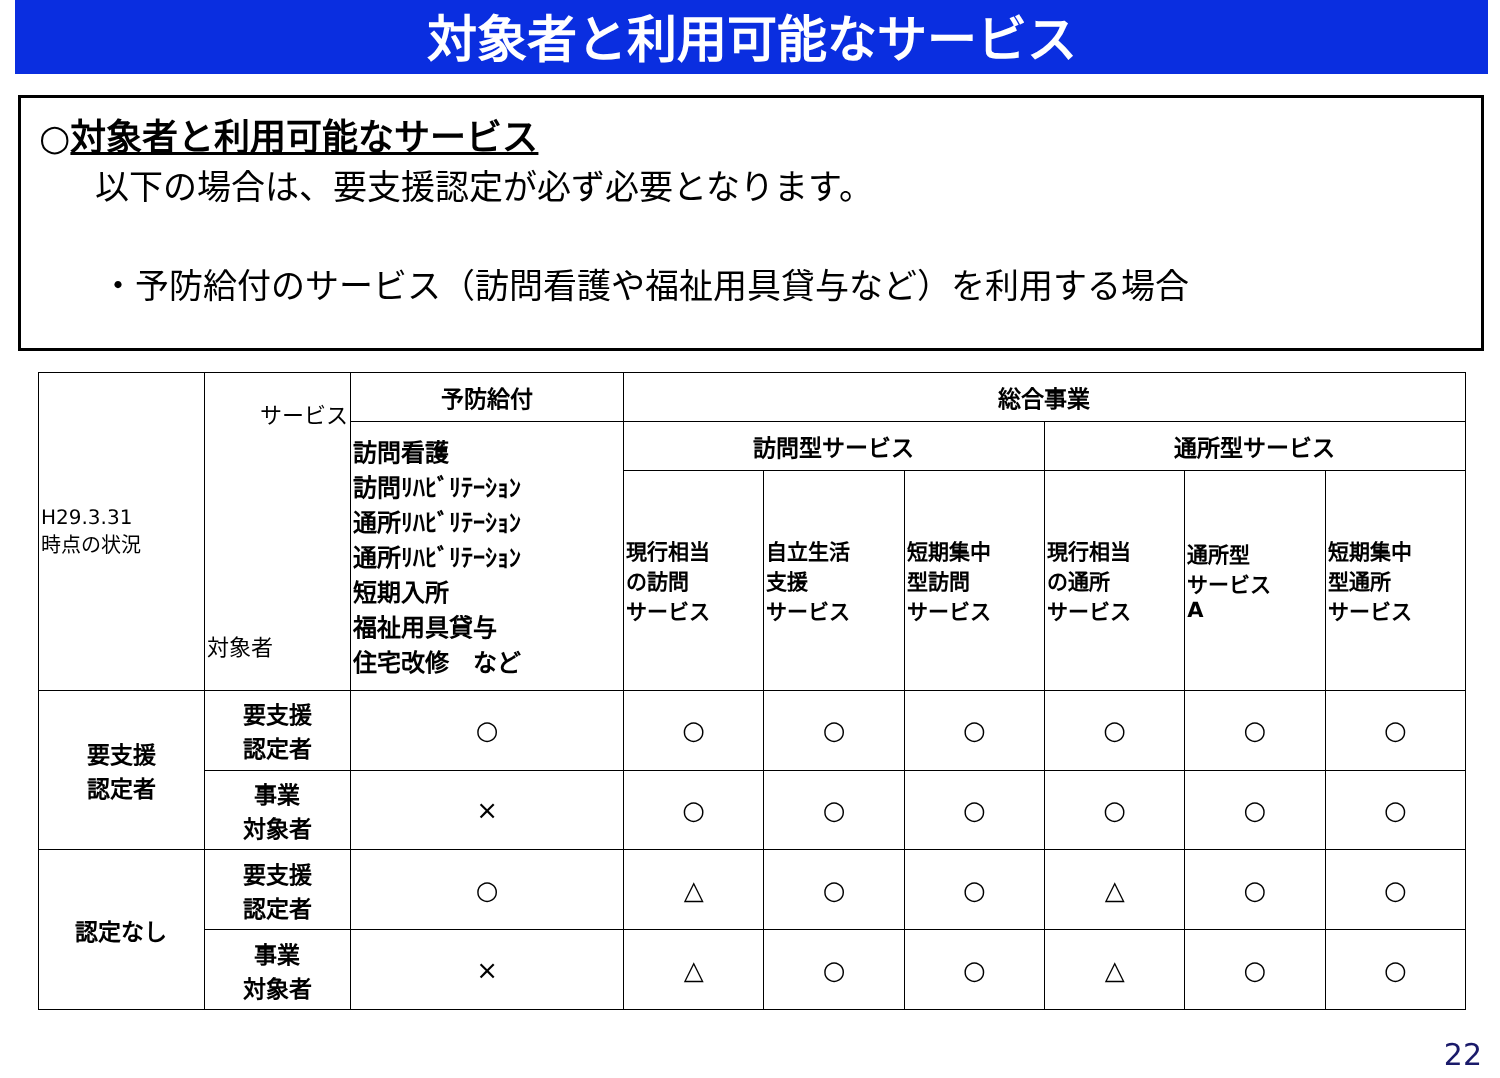対象者と利用可能なサービス
○対象者と利用可能なサービス
以下の場合は、要支援認定が必ず必要となります。
・予防給付のサービス（訪問看護や福祉用具貸与など）を利用する場合
| H29.3.31 時点の状況 | サービス 対象者 | 予防給付 | 総合事業 | | | | | |
| | | 訪問看護 訪問ﾘﾊﾋﾞﾘﾃｰｼｮﾝ 通所ﾘﾊﾋﾞﾘﾃｰｼｮﾝ 通所ﾘﾊﾋﾞﾘﾃｰｼｮﾝ 短期入所 福祉用具貸与 住宅改修 など | 訪問型サービス | | | 通所型サービス | | |
| | | | 現行相当 の訪問 サービス | 自立生活 支援 サービス | 短期集中 型訪問 サービス | 現行相当 の通所 サービス | 通所型 サービス A | 短期集中 型通所 サービス |
| 要支援 認定者 | 要支援 認定者 | ○ | ○ | ○ | ○ | ○ | ○ | ○ |
| | 事業 対象者 | × | ○ | ○ | ○ | ○ | ○ | ○ |
| 認定なし | 要支援 認定者 | ○ | △ | ○ | ○ | △ | ○ | ○ |
| | 事業 対象者 | × | △ | ○ | ○ | △ | ○ | ○ |
22